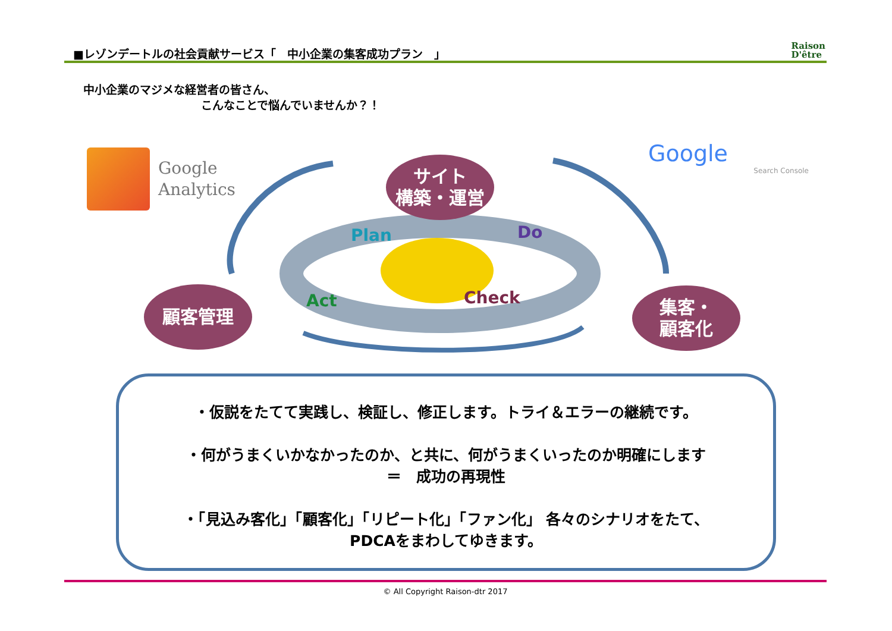■レゾンデートルの社会貢献サービス「　中小企業の集客成功プラン　」
Raison
D'être
中小企業のマジメな経営者の皆さん、
こんなことで悩んでいませんか？！
Google
Analytics
Google
Search Console
Plan
Do
Check
Act
サイト
構築・運営
顧客管理
集客・
顧客化
・仮説をたてて実践し、検証し、修正します。トライ＆エラーの継続です。
・何がうまくいかなかったのか、と共に、何がうまくいったのか明確にします
＝　成功の再現性
・「見込み客化」「顧客化」「リピート化」「ファン化」 各々のシナリオをたて、
PDCAをまわしてゆきます。
© All Copyright Raison-dtr 2017